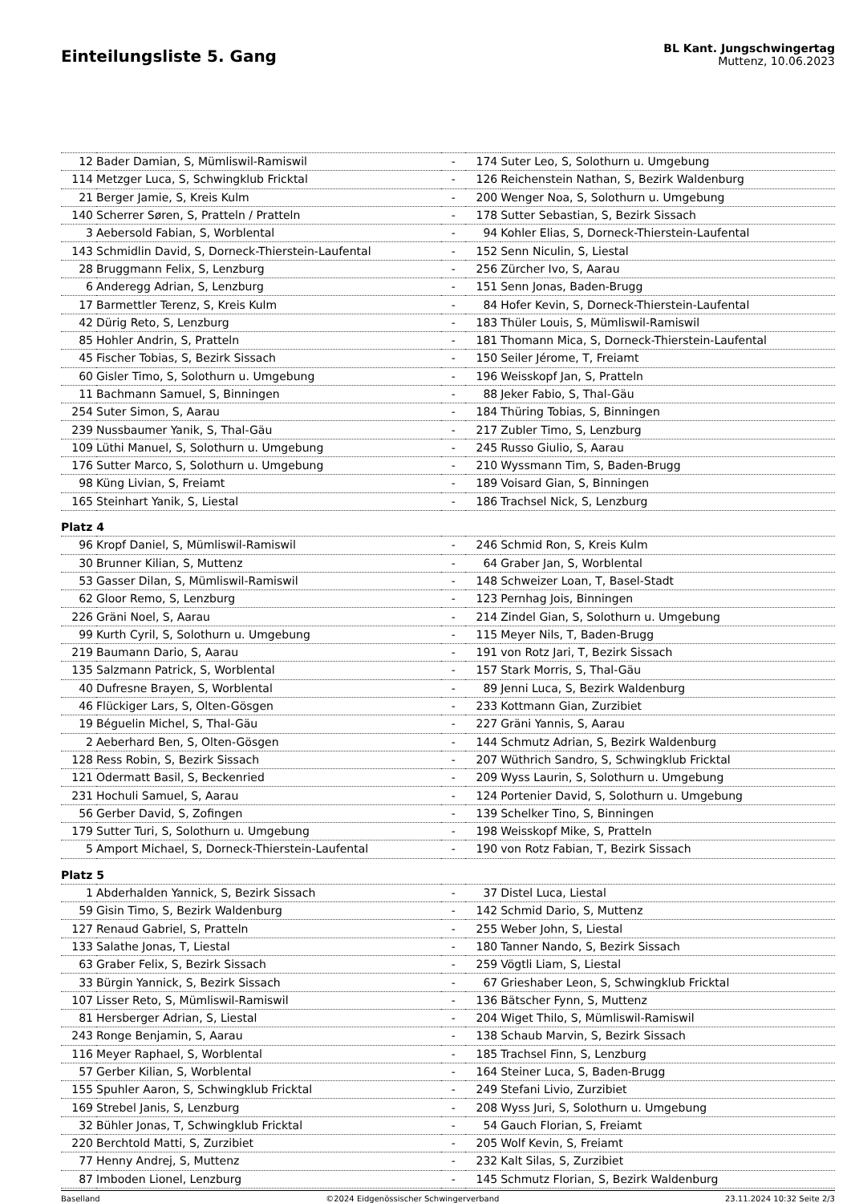Einteilungsliste 5. Gang
BL Kant. Jungschwingertag
Muttenz, 10.06.2023
| 12 | Bader Damian, S, Mümliswil-Ramiswil | - | 174 | Suter Leo, S, Solothurn u. Umgebung |
| 114 | Metzger Luca, S, Schwingklub Fricktal | - | 126 | Reichenstein Nathan, S, Bezirk Waldenburg |
| 21 | Berger Jamie, S, Kreis Kulm | - | 200 | Wenger Noa, S, Solothurn u. Umgebung |
| 140 | Scherrer Søren, S, Pratteln / Pratteln | - | 178 | Sutter Sebastian, S, Bezirk Sissach |
| 3 | Aebersold Fabian, S, Worblental | - | 94 | Kohler Elias, S, Dorneck-Thierstein-Laufental |
| 143 | Schmidlin David, S, Dorneck-Thierstein-Laufental | - | 152 | Senn Niculin, S, Liestal |
| 28 | Bruggmann Felix, S, Lenzburg | - | 256 | Zürcher Ivo, S, Aarau |
| 6 | Anderegg Adrian, S, Lenzburg | - | 151 | Senn Jonas, Baden-Brugg |
| 17 | Barmettler Terenz, S, Kreis Kulm | - | 84 | Hofer Kevin, S, Dorneck-Thierstein-Laufental |
| 42 | Dürig Reto, S, Lenzburg | - | 183 | Thüler Louis, S, Mümliswil-Ramiswil |
| 85 | Hohler Andrin, S, Pratteln | - | 181 | Thomann Mica, S, Dorneck-Thierstein-Laufental |
| 45 | Fischer Tobias, S, Bezirk Sissach | - | 150 | Seiler Jérome, T, Freiamt |
| 60 | Gisler Timo, S, Solothurn u. Umgebung | - | 196 | Weisskopf Jan, S, Pratteln |
| 11 | Bachmann Samuel, S, Binningen | - | 88 | Jeker Fabio, S, Thal-Gäu |
| 254 | Suter Simon, S, Aarau | - | 184 | Thüring Tobias, S, Binningen |
| 239 | Nussbaumer Yanik, S, Thal-Gäu | - | 217 | Zubler Timo, S, Lenzburg |
| 109 | Lüthi Manuel, S, Solothurn u. Umgebung | - | 245 | Russo Giulio, S, Aarau |
| 176 | Sutter Marco, S, Solothurn u. Umgebung | - | 210 | Wyssmann Tim, S, Baden-Brugg |
| 98 | Küng Livian, S, Freiamt | - | 189 | Voisard Gian, S, Binningen |
| 165 | Steinhart Yanik, S, Liestal | - | 186 | Trachsel Nick, S, Lenzburg |
| Platz 4 | | | | |
| 96 | Kropf Daniel, S, Mümliswil-Ramiswil | - | 246 | Schmid Ron, S, Kreis Kulm |
| 30 | Brunner Kilian, S, Muttenz | - | 64 | Graber Jan, S, Worblental |
| 53 | Gasser Dilan, S, Mümliswil-Ramiswil | - | 148 | Schweizer Loan, T, Basel-Stadt |
| 62 | Gloor Remo, S, Lenzburg | - | 123 | Pernhag Jois, Binningen |
| 226 | Gräni Noel, S, Aarau | - | 214 | Zindel Gian, S, Solothurn u. Umgebung |
| 99 | Kurth Cyril, S, Solothurn u. Umgebung | - | 115 | Meyer Nils, T, Baden-Brugg |
| 219 | Baumann Dario, S, Aarau | - | 191 | von Rotz Jari, T, Bezirk Sissach |
| 135 | Salzmann Patrick, S, Worblental | - | 157 | Stark Morris, S, Thal-Gäu |
| 40 | Dufresne Brayen, S, Worblental | - | 89 | Jenni Luca, S, Bezirk Waldenburg |
| 46 | Flückiger Lars, S, Olten-Gösgen | - | 233 | Kottmann Gian, Zurzibiet |
| 19 | Béguelin Michel, S, Thal-Gäu | - | 227 | Gräni Yannis, S, Aarau |
| 2 | Aeberhard Ben, S, Olten-Gösgen | - | 144 | Schmutz Adrian, S, Bezirk Waldenburg |
| 128 | Ress Robin, S, Bezirk Sissach | - | 207 | Wüthrich Sandro, S, Schwingklub Fricktal |
| 121 | Odermatt Basil, S, Beckenried | - | 209 | Wyss Laurin, S, Solothurn u. Umgebung |
| 231 | Hochuli Samuel, S, Aarau | - | 124 | Portenier David, S, Solothurn u. Umgebung |
| 56 | Gerber David, S, Zofingen | - | 139 | Schelker Tino, S, Binningen |
| 179 | Sutter Turi, S, Solothurn u. Umgebung | - | 198 | Weisskopf Mike, S, Pratteln |
| 5 | Amport Michael, S, Dorneck-Thierstein-Laufental | - | 190 | von Rotz Fabian, T, Bezirk Sissach |
| Platz 5 | | | | |
| 1 | Abderhalden Yannick, S, Bezirk Sissach | - | 37 | Distel Luca, Liestal |
| 59 | Gisin Timo, S, Bezirk Waldenburg | - | 142 | Schmid Dario, S, Muttenz |
| 127 | Renaud Gabriel, S, Pratteln | - | 255 | Weber John, S, Liestal |
| 133 | Salathe Jonas, T, Liestal | - | 180 | Tanner Nando, S, Bezirk Sissach |
| 63 | Graber Felix, S, Bezirk Sissach | - | 259 | Vögtli Liam, S, Liestal |
| 33 | Bürgin Yannick, S, Bezirk Sissach | - | 67 | Grieshaber Leon, S, Schwingklub Fricktal |
| 107 | Lisser Reto, S, Mümliswil-Ramiswil | - | 136 | Bätscher Fynn, S, Muttenz |
| 81 | Hersberger Adrian, S, Liestal | - | 204 | Wiget Thilo, S, Mümliswil-Ramiswil |
| 243 | Ronge Benjamin, S, Aarau | - | 138 | Schaub Marvin, S, Bezirk Sissach |
| 116 | Meyer Raphael, S, Worblental | - | 185 | Trachsel Finn, S, Lenzburg |
| 57 | Gerber Kilian, S, Worblental | - | 164 | Steiner Luca, S, Baden-Brugg |
| 155 | Spuhler Aaron, S, Schwingklub Fricktal | - | 249 | Stefani Livio, Zurzibiet |
| 169 | Strebel Janis, S, Lenzburg | - | 208 | Wyss Juri, S, Solothurn u. Umgebung |
| 32 | Bühler Jonas, T, Schwingklub Fricktal | - | 54 | Gauch Florian, S, Freiamt |
| 220 | Berchtold Matti, S, Zurzibiet | - | 205 | Wolf Kevin, S, Freiamt |
| 77 | Henny Andrej, S, Muttenz | - | 232 | Kalt Silas, S, Zurzibiet |
| 87 | Imboden Lionel, Lenzburg | - | 145 | Schmutz Florian, S, Bezirk Waldenburg |
Baselland ©2024 Eidgenössischer Schwingerverband 23.11.2024 10:32 Seite 2/3